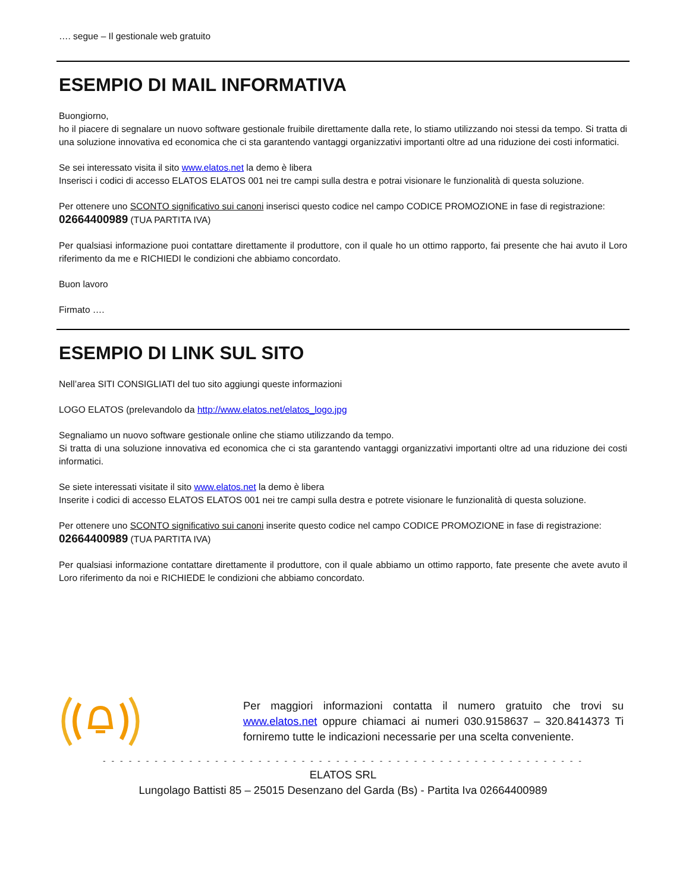…. segue – Il gestionale web gratuito
ESEMPIO DI MAIL INFORMATIVA
Buongiorno,
ho il piacere di segnalare un nuovo software gestionale fruibile direttamente dalla rete, lo stiamo utilizzando noi stessi da tempo. Si tratta di una soluzione innovativa ed economica che ci sta garantendo vantaggi organizzativi importanti oltre ad una riduzione dei costi informatici.
Se sei interessato visita il sito www.elatos.net la demo è libera
Inserisci i codici di accesso ELATOS ELATOS 001 nei tre campi sulla destra e potrai visionare le funzionalità di questa soluzione.
Per ottenere uno SCONTO significativo sui canoni inserisci questo codice nel campo CODICE PROMOZIONE in fase di registrazione:
02664400989 (TUA PARTITA IVA)
Per qualsiasi informazione puoi contattare direttamente il produttore, con il quale ho un ottimo rapporto, fai presente che hai avuto il Loro riferimento da me e RICHIEDI le condizioni che abbiamo concordato.
Buon lavoro
Firmato ….
ESEMPIO DI LINK SUL SITO
Nell’area SITI CONSIGLIATI del tuo sito aggiungi queste informazioni
LOGO ELATOS (prelevandolo da http://www.elatos.net/elatos_logo.jpg
Segnaliamo un nuovo software gestionale online che stiamo utilizzando da tempo.
Si tratta di una soluzione innovativa ed economica che ci sta garantendo vantaggi organizzativi importanti oltre ad una riduzione dei costi informatici.
Se siete interessati visitate il sito www.elatos.net la demo è libera
Inserite i codici di accesso ELATOS ELATOS 001 nei tre campi sulla destra e potrete visionare le funzionalità di questa soluzione.
Per ottenere uno SCONTO significativo sui canoni inserite questo codice nel campo CODICE PROMOZIONE in fase di registrazione:
02664400989 (TUA PARTITA IVA)
Per qualsiasi informazione contattare direttamente il produttore, con il quale abbiamo un ottimo rapporto, fate presente che avete avuto il Loro riferimento da noi e RICHIEDE le condizioni che abbiamo concordato.
Per maggiori informazioni contatta il numero gratuito che trovi su www.elatos.net oppure chiamaci ai numeri 030.9158637 – 320.8414373 Ti forniremo tutte le indicazioni necessarie per una scelta conveniente.
- - - - - - - - - - - - - - - - - - - - - - - - - - - - - - - - - - - - - - - - - - - - - - - - - - - - - - - -
ELATOS SRL
Lungolago Battisti 85 – 25015 Desenzano del Garda (Bs) - Partita Iva 02664400989